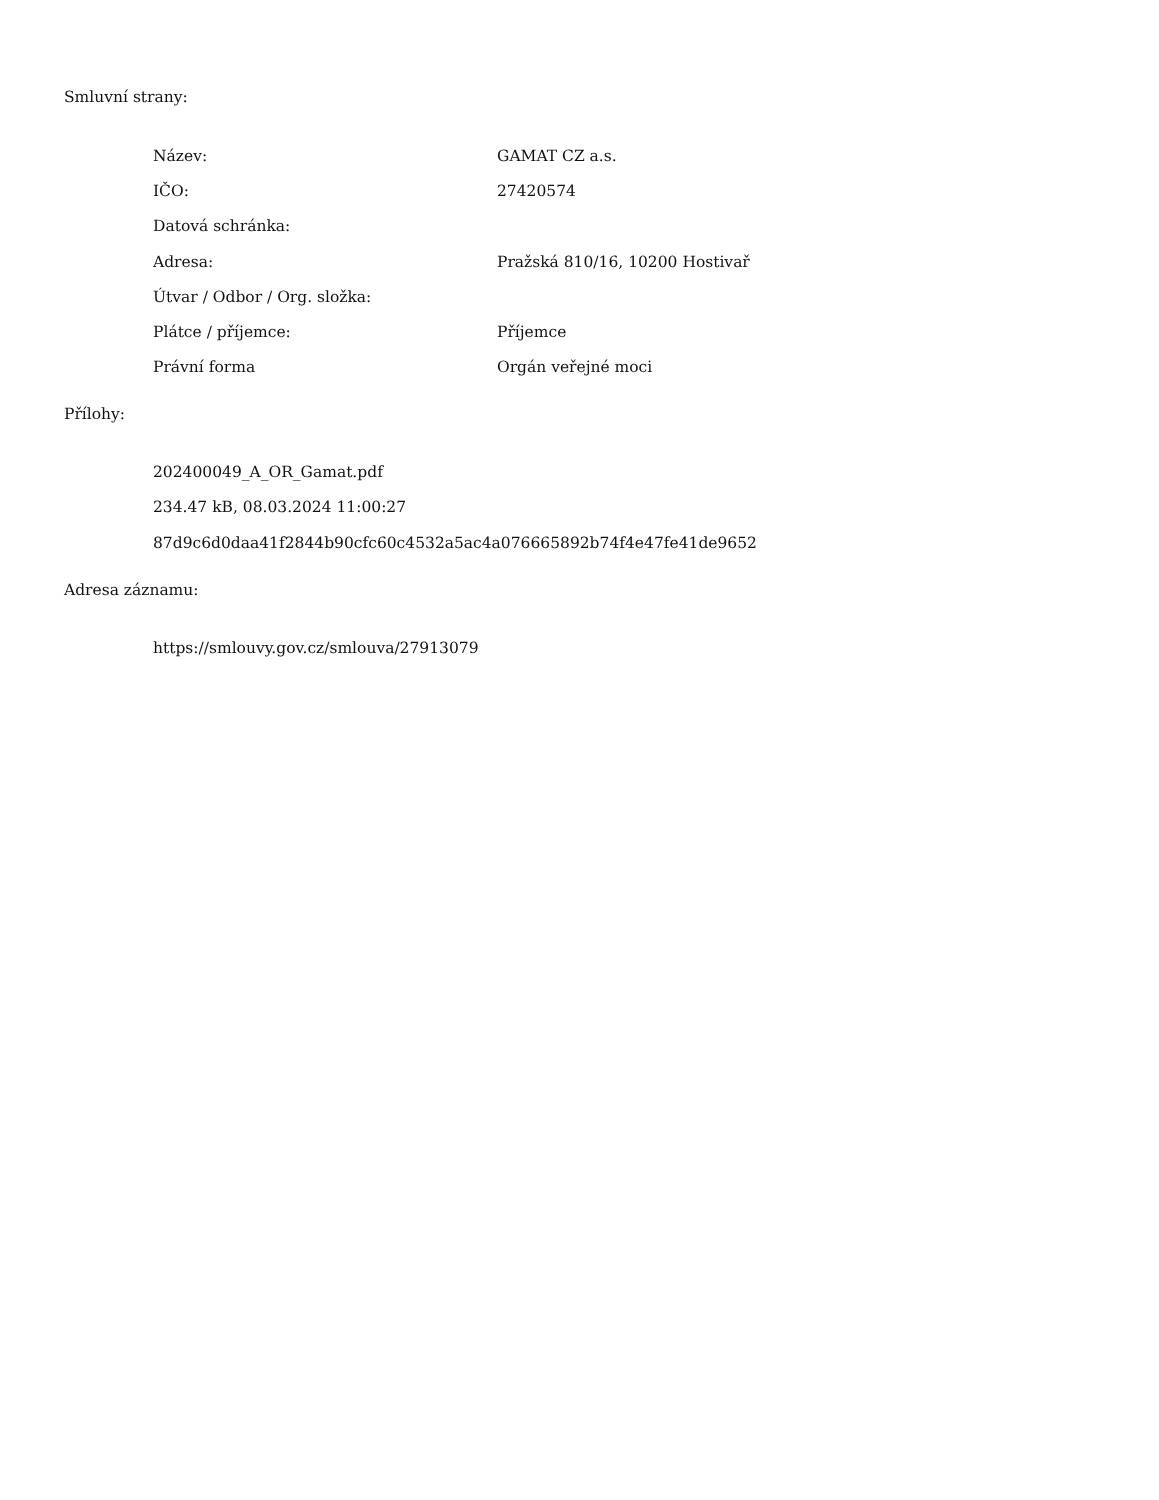Smluvní strany:
| Název: | GAMAT CZ a.s. |
| IČO: | 27420574 |
| Datová schránka: | |
| Adresa: | Pražská 810/16, 10200 Hostivař |
| Útvar / Odbor / Org. složka: | |
| Plátce / příjemce: | Příjemce |
| Právní forma | Orgán veřejné moci |
Přílohy:
202400049_A_OR_Gamat.pdf
234.47 kB, 08.03.2024 11:00:27
87d9c6d0daa41f2844b90cfc60c4532a5ac4a076665892b74f4e47fe41de9652
Adresa záznamu:
https://smlouvy.gov.cz/smlouva/27913079